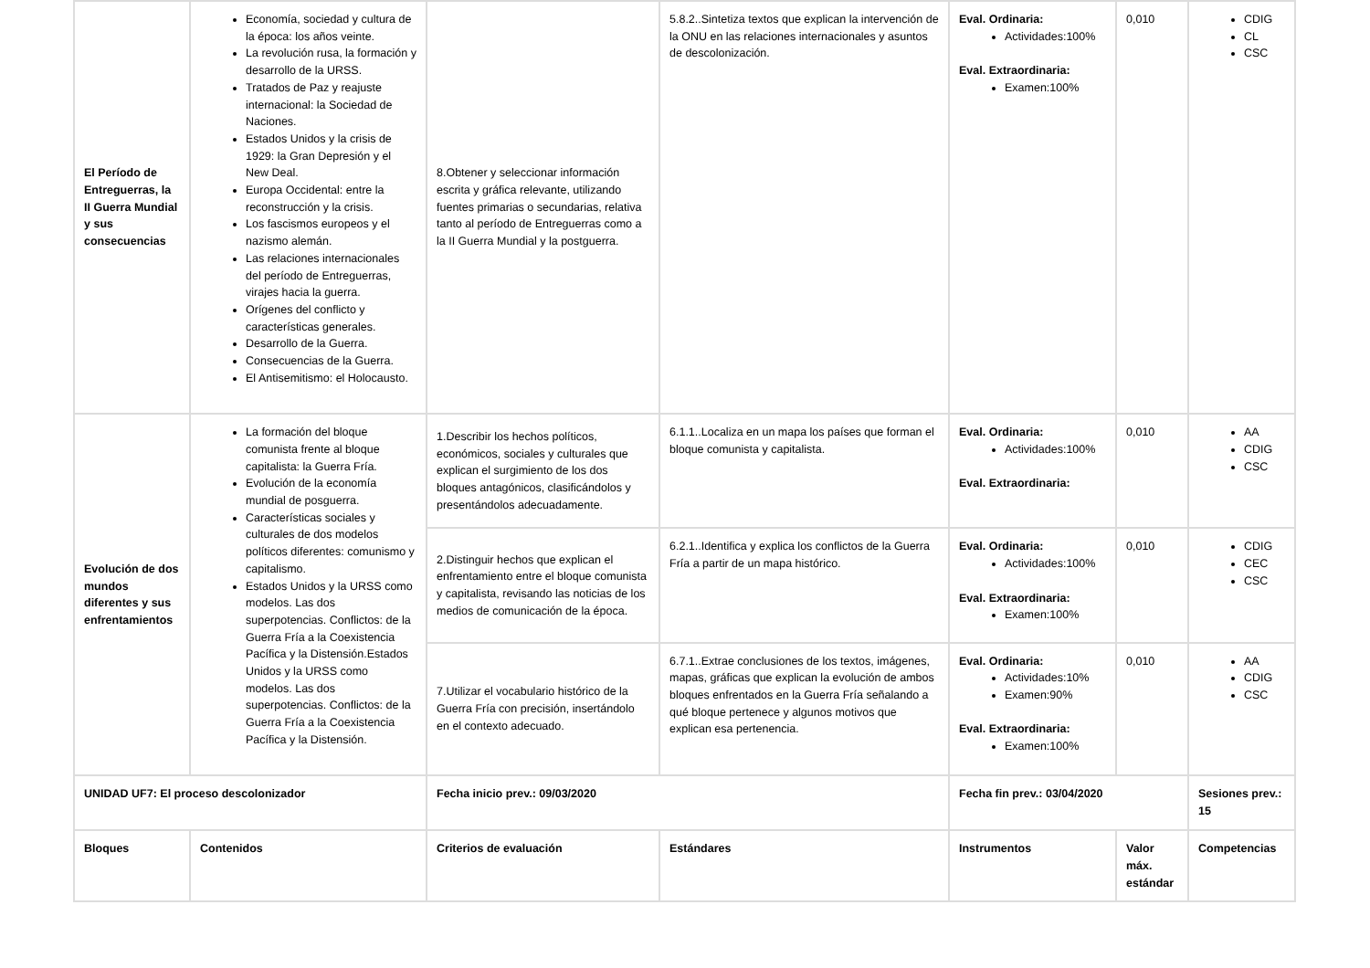| El Período de Entreguerras, la II Guerra Mundial y sus consecuencias | Economía, sociedad y cultura de la época: los años veinte. La revolución rusa, la formación y desarrollo de la URSS. Tratados de Paz y reajuste internacional: la Sociedad de Naciones. Estados Unidos y la crisis de 1929: la Gran Depresión y el New Deal. Europa Occidental: entre la reconstrucción y la crisis. Los fascismos europeos y el nazismo alemán. Las relaciones internacionales del período de Entreguerras, virajes hacia la guerra. Orígenes del conflicto y características generales. Desarrollo de la Guerra. Consecuencias de la Guerra. El Antisemitismo: el Holocausto. | 8.Obtener y seleccionar información escrita y gráfica relevante, utilizando fuentes primarias o secundarias, relativa tanto al período de Entreguerras como a la II Guerra Mundial y la postguerra. | 5.8.2..Sintetiza textos que explican la intervención de la ONU en las relaciones internacionales y asuntos de descolonización. | Eval. Ordinaria: Actividades:100% Eval. Extraordinaria: Examen:100% | 0,010 | CDIG CL CSC |
| Evolución de dos mundos diferentes y sus enfrentamientos | La formación del bloque comunista frente al bloque capitalista: la Guerra Fría. Evolución de la economía mundial de posguerra. Características sociales y culturales de dos modelos políticos diferentes: comunismo y capitalismo. Estados Unidos y la URSS como modelos. Las dos superpotencias. Conflictos: de la Guerra Fría a la Coexistencia Pacífica y la Distensión.Estados Unidos y la URSS como modelos. Las dos superpotencias. Conflictos: de la Guerra Fría a la Coexistencia Pacífica y la Distensión. | 1.Describir los hechos políticos, económicos, sociales y culturales que explican el surgimiento de los dos bloques antagónicos, clasificándolos y presentándolos adecuadamente. | 6.1.1..Localiza en un mapa los países que forman el bloque comunista y capitalista. | Eval. Ordinaria: Actividades:100% Eval. Extraordinaria: | 0,010 | AA CDIG CSC |
| | | 2.Distinguir hechos que explican el enfrentamiento entre el bloque comunista y capitalista, revisando las noticias de los medios de comunicación de la época. | 6.2.1..Identifica y explica los conflictos de la Guerra Fría a partir de un mapa histórico. | Eval. Ordinaria: Actividades:100% Eval. Extraordinaria: Examen:100% | 0,010 | CDIG CEC CSC |
| | | 7.Utilizar el vocabulario histórico de la Guerra Fría con precisión, insertándolo en el contexto adecuado. | 6.7.1..Extrae conclusiones de los textos, imágenes, mapas, gráficas que explican la evolución de ambos bloques enfrentados en la Guerra Fría señalando a qué bloque pertenece y algunos motivos que explican esa pertenencia. | Eval. Ordinaria: Actividades:10% Examen:90% Eval. Extraordinaria: Examen:100% | 0,010 | AA CDIG CSC |
| UNIDAD UF7: El proceso descolonizador | | Fecha inicio prev.: 09/03/2020 | | Fecha fin prev.: 03/04/2020 | | Sesiones prev.: 15 |
| Bloques | Contenidos | Criterios de evaluación | Estándares | Instrumentos | Valor máx. estándar | Competencias |